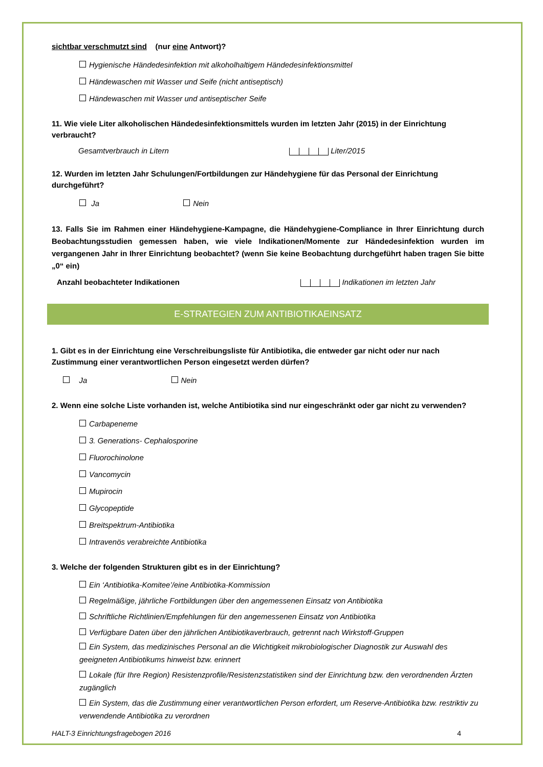sichtbar verschmutzt sind (nur eine Antwort)?
Hygienische Händedesinfektion mit alkoholhaltigem Händedesinfektionsmittel
Händewaschen mit Wasser und Seife (nicht antiseptisch)
Händewaschen mit Wasser und antiseptischer Seife
11. Wie viele Liter alkoholischen Händedesinfektionsmittels wurden im letzten Jahr (2015) in der Einrichtung verbraucht?
Gesamtverbrauch in Litern Liter/2015
12. Wurden im letzten Jahr Schulungen/Fortbildungen zur Händehygiene für das Personal der Einrichtung durchgeführt?
Ja Nein
13. Falls Sie im Rahmen einer Händehygiene-Kampagne, die Händehygiene-Compliance in Ihrer Einrichtung durch Beobachtungsstudien gemessen haben, wie viele Indikationen/Momente zur Händedesinfektion wurden im vergangenen Jahr in Ihrer Einrichtung beobachtet? (wenn Sie keine Beobachtung durchgeführt haben tragen Sie bitte „0“ ein)
Anzahl beobachteter Indikationen Indikationen im letzten Jahr
E-STRATEGIEN ZUM ANTIBIOTIKAEINSATZ
1. Gibt es in der Einrichtung eine Verschreibungsliste für Antibiotika, die entweder gar nicht oder nur nach Zustimmung einer verantwortlichen Person eingesetzt werden dürfen?
Ja Nein
2. Wenn eine solche Liste vorhanden ist, welche Antibiotika sind nur eingeschränkt oder gar nicht zu verwenden?
Carbapeneme
3. Generations- Cephalosporine
Fluorochinolone
Vancomycin
Mupirocin
Glycopeptide
Breitspektrum-Antibiotika
Intravenös verabreichte Antibiotika
3. Welche der folgenden Strukturen gibt es in der Einrichtung?
Ein ‘Antibiotika-Komitee’/eine Antibiotika-Kommission
Regelmäßige, jährliche Fortbildungen über den angemessenen Einsatz von Antibiotika
Schriftliche Richtlinien/Empfehlungen für den angemessenen Einsatz von Antibiotika
Verfügbare Daten über den jährlichen Antibiotikaverbrauch, getrennt nach Wirkstoff-Gruppen
Ein System, das medizinisches Personal an die Wichtigkeit mikrobiologischer Diagnostik zur Auswahl des geeigneten Antibiotikums hinweist bzw. erinnert
Lokale (für Ihre Region) Resistenzprofile/Resistenzstatistiken sind der Einrichtung bzw. den verordnenden Ärzten zugänglich
Ein System, das die Zustimmung einer verantwortlichen Person erfordert, um Reserve-Antibiotika bzw. restriktiv zu verwendende Antibiotika zu verordnen
HALT-3 Einrichtungsfragebogen 2016 4